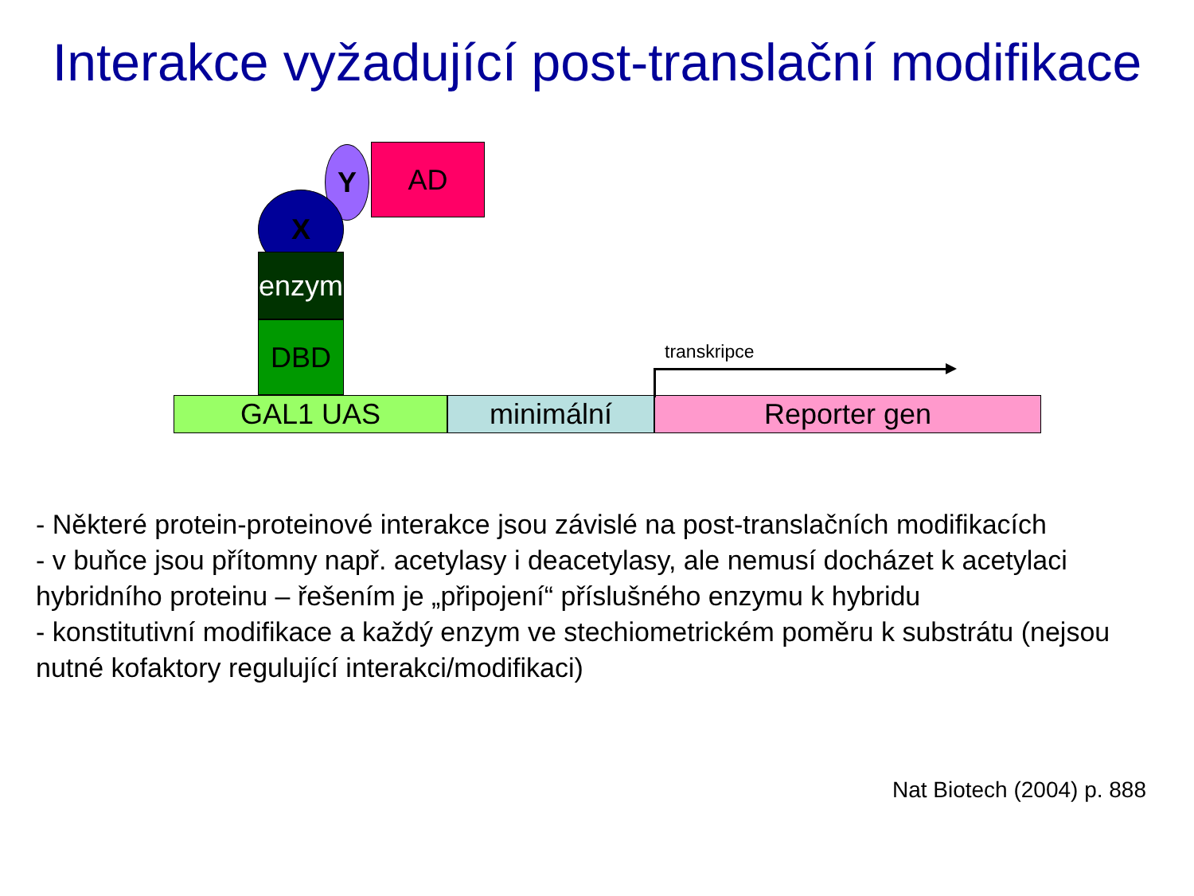Interakce vyžadující post-translační modifikace
Y AD
X
enzym
DBD
GAL1 UAS minimální Reporter gen
transkripce
- Některé protein-proteinové interakce jsou závislé na post-translačních modifikacích
- v buňce jsou přítomny např. acetylasy i deacetylasy, ale nemusí docházet k acetylaci hybridního proteinu – řešením je „připojení“ příslušného enzymu k hybridu
- konstitutivní modifikace a každý enzym ve stechiometrickém poměru k substrátu (nejsou nutné kofaktory regulující interakci/modifikaci)
Nat Biotech (2004) p. 888